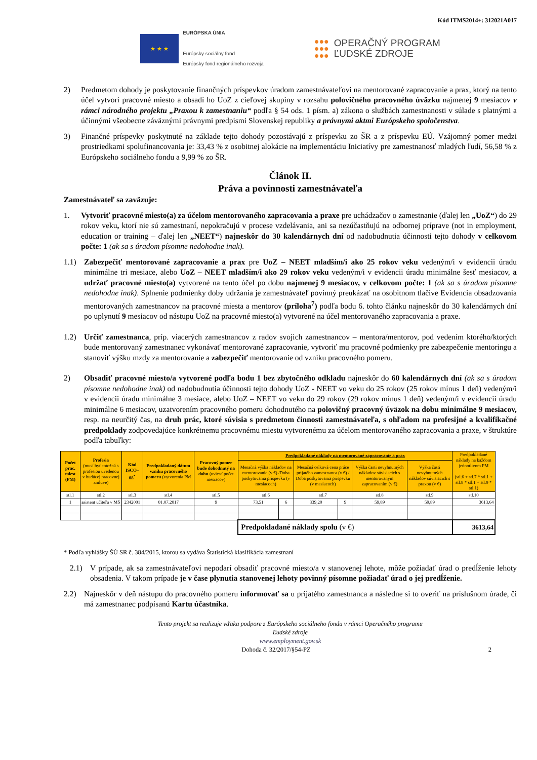Kód ITMS2014+: 312021A017
★ ★ ★
EURÓPSKA ÚNIA
Európsky sociálny fond
Európsky fond regionálneho rozvoja
●●●
●●●
●●●
OPERAČNÝ PROGRAM
ĽUDSKÉ ZDROJE
2) Predmetom dohody je poskytovanie finančných príspevkov úradom zamestnávateľovi na mentorované zapracovanie a prax, ktorý na tento účel vytvorí pracovné miesto a obsadí ho UoZ z cieľovej skupiny v rozsahu polovičného pracovného úväzku najmenej 9 mesiacov v rámci národného projektu „Praxou k zamestnaniu“ podľa § 54 ods. 1 písm. a) zákona o službách zamestnanosti v súlade s platnými a účinnými všeobecne záväznými právnymi predpismi Slovenskej republiky a právnymi aktmi Európskeho spoločenstva.
3) Finančné príspevky poskytnuté na základe tejto dohody pozostávajú z príspevku zo ŠR a z príspevku EÚ. Vzájomný pomer medzi prostriedkami spolufinancovania je: 33,43 % z osobitnej alokácie na implementáciu Iniciatívy pre zamestnanosť mladých ľudí, 56,58 % z Európskeho sociálneho fondu a 9,99 % zo ŠR.
Článok II.
Práva a povinnosti zamestnávateľa
Zamestnávateľ sa zaväzuje:
1. Vytvoriť pracovné miesto(a) za účelom mentorovaného zapracovania a praxe pre uchádzačov o zamestnanie (ďalej len „UoZ“) do 29 rokov veku, ktorí nie sú zamestnaní, nepokračujú v procese vzdelávania, ani sa nezúčastňujú na odbornej príprave (not in employment, education or training – ďalej len „NEET“) najneskôr do 30 kalendárnych dní od nadobudnutia účinnosti tejto dohody v celkovom počte: 1 (ak sa s úradom písomne nedohodne inak).
1.1) Zabezpečiť mentorované zapracovanie a prax pre UoZ – NEET mladším/i ako 25 rokov veku vedeným/i v evidencii úradu minimálne tri mesiace, alebo UoZ – NEET mladším/i ako 29 rokov veku vedeným/i v evidencii úradu minimálne šesť mesiacov, a udržať pracovné miesto(a) vytvorené na tento účel po dobu najmenej 9 mesiacov, v celkovom počte: 1 (ak sa s úradom písomne nedohodne inak). Splnenie podmienky doby udržania je zamestnávateľ povinný preukázať na osobitnom tlačive Evidencia obsadzovania mentorovaných zamestnancov na pracovné miesta a mentorov (príloha<sup>7</sup>) podľa bodu 6. tohto článku najneskôr do 30 kalendárnych dní po uplynutí 9 mesiacov od nástupu UoZ na pracovné miesto(a) vytvorené na účel mentorovaného zapracovania a praxe.
1.2) Určiť zamestnanca, príp. viacerých zamestnancov z radov svojich zamestnancov – mentora/mentorov, pod vedením ktorého/ktorých bude mentorovaný zamestnanec vykonávať mentorované zapracovanie, vytvoriť mu pracovné podmienky pre zabezpečenie mentoringu a stanoviť výšku mzdy za mentorovanie a zabezpečiť mentorovanie od vzniku pracovného pomeru.
2) Obsadiť pracovné miesto/a vytvorené podľa bodu 1 bez zbytočného odkladu najneskôr do 60 kalendárnych dní (ak sa s úradom písomne nedohodne inak) od nadobudnutia účinnosti tejto dohody UoZ - NEET vo veku do 25 rokov (25 rokov mínus 1 deň) vedeným/i v evidencii úradu minimálne 3 mesiace, alebo UoZ – NEET vo veku do 29 rokov (29 rokov mínus 1 deň) vedeným/i v evidencii úradu minimálne 6 mesiacov, uzatvorením pracovného pomeru dohodnutého na polovičný pracovný úväzok na dobu minimálne 9 mesiacov, resp. na neurčitý čas, na druh prác, ktoré súvisia s predmetom činnosti zamestnávateľa, s ohľadom na profesijné a kvalifikačné predpoklady zodpovedajúce konkrétnemu pracovnému miestu vytvorenému za účelom mentorovaného zapracovania a praxe, v štruktúre podľa tabuľky:
| Počet prac. miest (PM) | Profesia (musí byť totožná s profesiou uvedenou v budúcej pracovnej zmluve) | Kód ISCO–08<sup>*</sup> | Predpokladaný dátum vzniku pracovného pomeru (vytvorenia PM | Pracovný pomer bude dohodnutý na dobu (uviesť počet mesiacov) | Predpokladané náklady na mentorované zapracovanie a prax | | | | | | Predpokladané náklady na každom jednotlivom PM (stl.6 + stl.7 * stl.1 + stl.8 * stl.1 + stl.9 * stl.1) |
| --- | --- | --- | --- | --- | --- | --- | --- | --- | --- | --- | --- |
| | | | | | Mesačná výška nákladov na mentorovanie (v €) /Doba poskytovania príspevku (v mesiacoch) | | Mesačná celková cena práce prijatého zamestnanca (v €) / Doba poskytovania príspevku (v mesiacoch) | | Výška časti nevyhnutných nákladov súvisiacich s mentorovaným zapracovaním (v €) | Výška časti nevyhnutných nákladov súvisiacich s praxou (v €) | |
| stl.1 | stl.2 | stl.3 | stl.4 | stl.5 | stl.6 | | stl.7 | | stl.8 | stl.9 | stl.10 |
| 1 | asistent učiteľa v MŠ | 2342001 | 01.07.2017 | 9 | 73,51 | 6 | 339,20 | 9 | 59,89 | 59,89 | 3613,64 |
| | | | | | Predpokladané náklady spolu (v €) | | | | | | 3613,64 |
* Podľa vyhlášky ŠÚ SR č. 384/2015, ktorou sa vydáva Štatistická klasifikácia zamestnaní
2.1) V prípade, ak sa zamestnávateľovi nepodarí obsadiť pracovné miesto/a v stanovenej lehote, môže požiadať úrad o predĺženie lehoty obsadenia. V takom prípade je v čase plynutia stanovenej lehoty povinný písomne požiadať úrad o jej predĺženie.
2.2) Najneskôr v deň nástupu do pracovného pomeru informovať sa u prijatého zamestnanca a následne si to overiť na príslušnom úrade, či má zamestnanec podpísanú Kartu účastníka.
Tento projekt sa realizuje vďaka podpore z Európskeho sociálneho fondu v rámci Operačného programu
Ľudské zdroje
www.employment.gov.sk
Dohoda č. 32/2017/§54-PZ 2